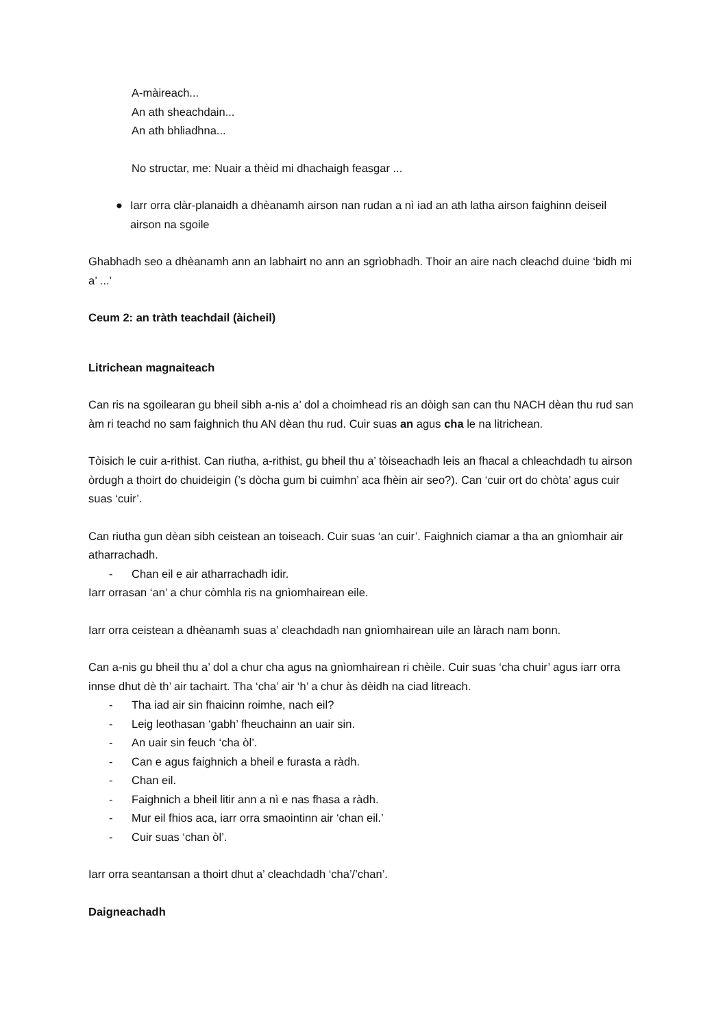A-màireach...
An ath sheachdain...
An ath bhliadhna...
No structar, me: Nuair a thèid mi dhachaigh feasgar ...
● Iarr orra clàr-planaidh a dhèanamh airson nan rudan a nì iad an ath latha airson faighinn deiseil airson na sgoile
Ghabhadh seo a dhèanamh ann an labhairt no ann an sgrìobhadh. Thoir an aire nach cleachd duine ‘bidh mi a’ ...’
Ceum 2: an tràth teachdail (àicheil)
Litrichean magnaiteach
Can ris na sgoilearan gu bheil sibh a-nis a’ dol a choimhead ris an dòigh san can thu NACH dèan thu rud san àm ri teachd no sam faighnich thu AN dèan thu rud. Cuir suas an agus cha le na litrichean.
Tòisich le cuir a-rithist. Can riutha, a-rithist, gu bheil thu a’ tòiseachadh leis an fhacal a chleachdadh tu airson òrdugh a thoirt do chuideigin (’s dòcha gum bi cuimhn’ aca fhèin air seo?). Can ‘cuir ort do chòta’ agus cuir suas ‘cuir’.
Can riutha gun dèan sibh ceistean an toiseach. Cuir suas ‘an cuir’. Faighnich ciamar a tha an gnìomhair air atharrachadh.
- Chan eil e air atharrachadh idir.
Iarr orrasan ‘an’ a chur còmhla ris na gnìomhairean eile.
Iarr orra ceistean a dhèanamh suas a’ cleachdadh nan gnìomhairean uile an làrach nam bonn.
Can a-nis gu bheil thu a’ dol a chur cha agus na gnìomhairean ri chèile. Cuir suas ‘cha chuir’ agus iarr orra innse dhut dè th’ air tachairt. Tha ‘cha’ air ‘h’ a chur às dèidh na ciad litreach.
- Tha iad air sin fhaicinn roimhe, nach eil?
- Leig leothasan ‘gabh’ fheuchainn an uair sin.
- An uair sin feuch ‘cha òl’.
- Can e agus faighnich a bheil e furasta a ràdh.
- Chan eil.
- Faighnich a bheil litir ann a nì e nas fhasa a ràdh.
- Mur eil fhios aca, iarr orra smaointinn air ‘chan eil.’
- Cuir suas ‘chan òl’.
Iarr orra seantansan a thoirt dhut a’ cleachdadh ‘cha’/’chan’.
Daigneachadh